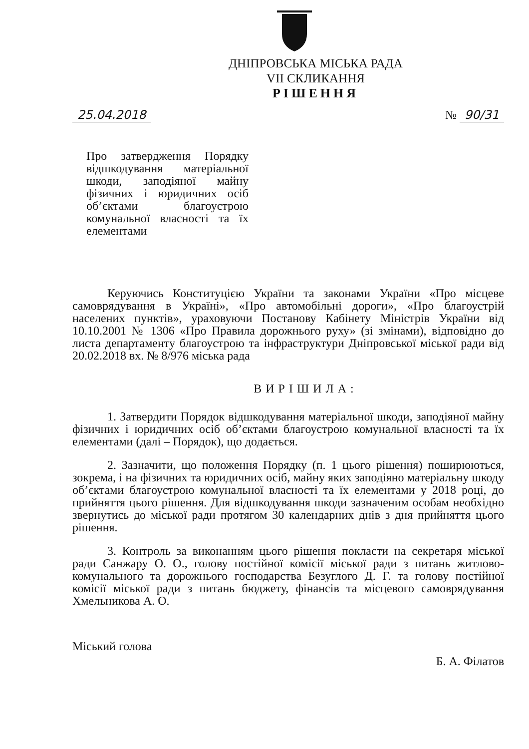ДНІПРОВСЬКА МІСЬКА РАДА
VII СКЛИКАННЯ
РІШЕННЯ
25.04.2018 № 90/31
Про затвердження Порядку відшкодування матеріальної шкоди, заподіяної майну фізичних і юридичних осіб об’єктами благоустрою комунальної власності та їх елементами
Керуючись Конституцією України та законами України «Про місцеве самоврядування в Україні», «Про автомобільні дороги», «Про благоустрій населених пунктів», ураховуючи Постанову Кабінету Міністрів України від 10.10.2001 № 1306 «Про Правила дорожнього руху» (зі змінами), відповідно до листа департаменту благоустрою та інфраструктури Дніпровської міської ради від 20.02.2018 вх. № 8/976 міська рада
ВИРІШИЛА:
1. Затвердити Порядок відшкодування матеріальної шкоди, заподіяної майну фізичних і юридичних осіб об’єктами благоустрою комунальної власності та їх елементами (далі – Порядок), що додається.
2. Зазначити, що положення Порядку (п. 1 цього рішення) поширюються, зокрема, і на фізичних та юридичних осіб, майну яких заподіяно матеріальну шкоду об’єктами благоустрою комунальної власності та їх елементами у 2018 році, до прийняття цього рішення. Для відшкодування шкоди зазначеним особам необхідно звернутись до міської ради протягом 30 календарних днів з дня прийняття цього рішення.
3. Контроль за виконанням цього рішення покласти на секретаря міської ради Санжару О. О., голову постійної комісії міської ради з питань житлово-комунального та дорожнього господарства Безуглого Д. Г. та голову постійної комісії міської ради з питань бюджету, фінансів та місцевого самоврядування Хмельникова А. О.
Міський голова Б. А. Філатов